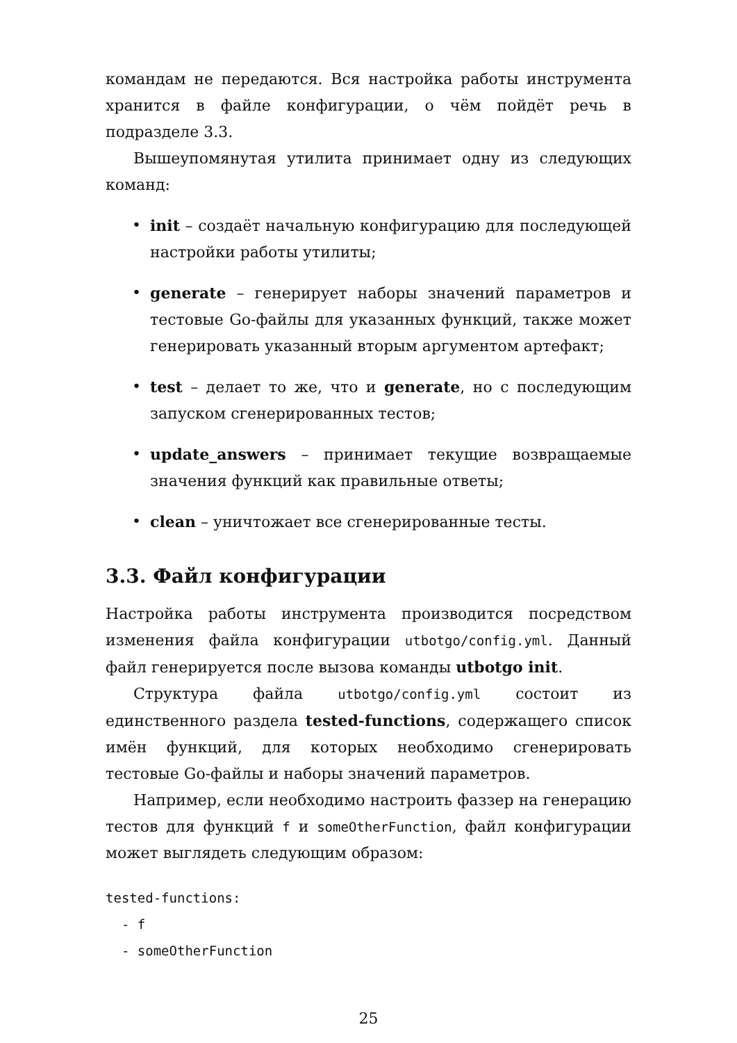командам не передаются. Вся настройка работы инструмента хранится в файле конфигурации, о чём пойдёт речь в подразделе 3.3.
Вышеупомянутая утилита принимает одну из следующих команд:
• init – создаёт начальную конфигурацию для последующей настройки работы утилиты;
• generate – генерирует наборы значений параметров и тестовые Go-файлы для указанных функций, также может генерировать указанный вторым аргументом артефакт;
• test – делает то же, что и generate, но с последующим запуском сгенерированных тестов;
• update_answers – принимает текущие возвращаемые значения функций как правильные ответы;
• clean – уничтожает все сгенерированные тесты.
3.3. Файл конфигурации
Настройка работы инструмента производится посредством изменения файла конфигурации utbotgo/config.yml. Данный файл генерируется после вызова команды utbotgo init.
Структура файла utbotgo/config.yml состоит из единственного раздела tested-functions, содержащего список имён функций, для которых необходимо сгенерировать тестовые Go-файлы и наборы значений параметров.
Например, если необходимо настроить фаззер на генерацию тестов для функций f и someOtherFunction, файл конфигурации может выглядеть следующим образом:
tested-functions:
  - f
  - someOtherFunction
25